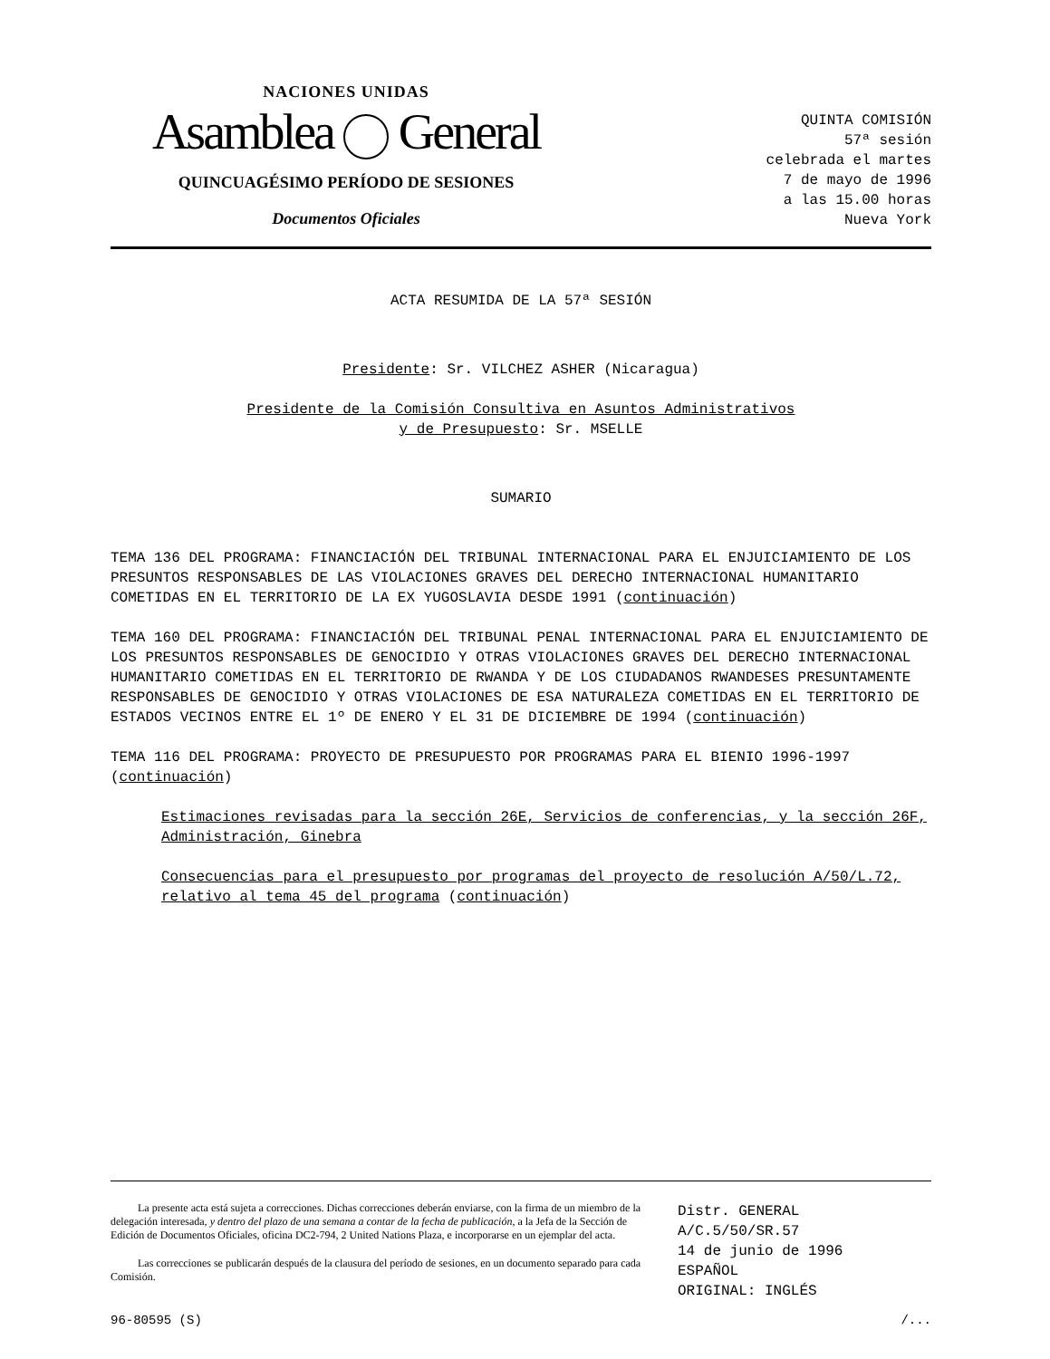NACIONES UNIDAS
Asamblea General
QUINCUAGÉSIMO PERÍODO DE SESIONES
Documentos Oficiales
QUINTA COMISIÓN
57ª sesión
celebrada el martes
7 de mayo de 1996
a las 15.00 horas
Nueva York
ACTA RESUMIDA DE LA 57ª SESIÓN
Presidente: Sr. VILCHEZ ASHER (Nicaragua)
Presidente de la Comisión Consultiva en Asuntos Administrativos
y de Presupuesto: Sr. MSELLE
SUMARIO
TEMA 136 DEL PROGRAMA: FINANCIACIÓN DEL TRIBUNAL INTERNACIONAL PARA EL ENJUICIAMIENTO DE LOS PRESUNTOS RESPONSABLES DE LAS VIOLACIONES GRAVES DEL DERECHO INTERNACIONAL HUMANITARIO COMETIDAS EN EL TERRITORIO DE LA EX YUGOSLAVIA DESDE 1991 (continuación)
TEMA 160 DEL PROGRAMA: FINANCIACIÓN DEL TRIBUNAL PENAL INTERNACIONAL PARA EL ENJUICIAMIENTO DE LOS PRESUNTOS RESPONSABLES DE GENOCIDIO Y OTRAS VIOLACIONES GRAVES DEL DERECHO INTERNACIONAL HUMANITARIO COMETIDAS EN EL TERRITORIO DE RWANDA Y DE LOS CIUDADANOS RWANDESES PRESUNTAMENTE RESPONSABLES DE GENOCIDIO Y OTRAS VIOLACIONES DE ESA NATURALEZA COMETIDAS EN EL TERRITORIO DE ESTADOS VECINOS ENTRE EL 1º DE ENERO Y EL 31 DE DICIEMBRE DE 1994 (continuación)
TEMA 116 DEL PROGRAMA: PROYECTO DE PRESUPUESTO POR PROGRAMAS PARA EL BIENIO 1996-1997 (continuación)
Estimaciones revisadas para la sección 26E, Servicios de conferencias, y la sección 26F, Administración, Ginebra
Consecuencias para el presupuesto por programas del proyecto de resolución A/50/L.72, relativo al tema 45 del programa (continuación)
La presente acta está sujeta a correcciones. Dichas correcciones deberán enviarse, con la firma de un miembro de la delegación interesada, y dentro del plazo de una semana a contar de la fecha de publicación, a la Jefa de la Sección de Edición de Documentos Oficiales, oficina DC2-794, 2 United Nations Plaza, e incorporarse en un ejemplar del acta.
Las correcciones se publicarán después de la clausura del período de sesiones, en un documento separado para cada Comisión.
Distr. GENERAL
A/C.5/50/SR.57
14 de junio de 1996
ESPAÑOL
ORIGINAL: INGLÉS
96-80595 (S) /...